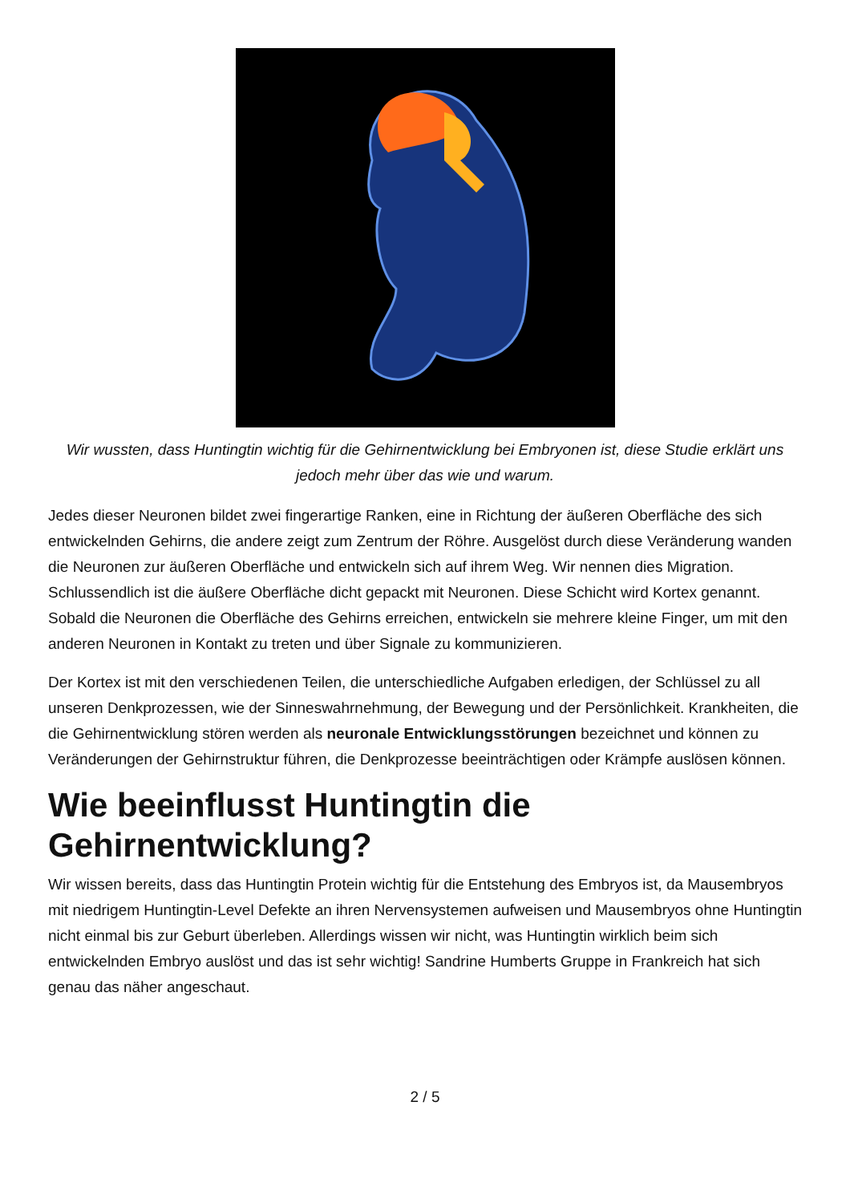Wir wussten, dass Huntingtin wichtig für die Gehirnentwicklung bei Embryonen ist, diese Studie erklärt uns jedoch mehr über das wie und warum.
Jedes dieser Neuronen bildet zwei fingerartige Ranken, eine in Richtung der äußeren Oberfläche des sich entwickelnden Gehirns, die andere zeigt zum Zentrum der Röhre. Ausgelöst durch diese Veränderung wanden die Neuronen zur äußeren Oberfläche und entwickeln sich auf ihrem Weg. Wir nennen dies Migration. Schlussendlich ist die äußere Oberfläche dicht gepackt mit Neuronen. Diese Schicht wird Kortex genannt. Sobald die Neuronen die Oberfläche des Gehirns erreichen, entwickeln sie mehrere kleine Finger, um mit den anderen Neuronen in Kontakt zu treten und über Signale zu kommunizieren.
Der Kortex ist mit den verschiedenen Teilen, die unterschiedliche Aufgaben erledigen, der Schlüssel zu all unseren Denkprozessen, wie der Sinneswahrnehmung, der Bewegung und der Persönlichkeit. Krankheiten, die die Gehirnentwicklung stören werden als neuronale Entwicklungsstörungen bezeichnet und können zu Veränderungen der Gehirnstruktur führen, die Denkprozesse beeinträchtigen oder Krämpfe auslösen können.
Wie beeinflusst Huntingtin die Gehirnentwicklung?
Wir wissen bereits, dass das Huntingtin Protein wichtig für die Entstehung des Embryos ist, da Mausembryos mit niedrigem Huntingtin-Level Defekte an ihren Nervensystemen aufweisen und Mausembryos ohne Huntingtin nicht einmal bis zur Geburt überleben. Allerdings wissen wir nicht, was Huntingtin wirklich beim sich entwickelnden Embryo auslöst und das ist sehr wichtig! Sandrine Humberts Gruppe in Frankreich hat sich genau das näher angeschaut.
2 / 5